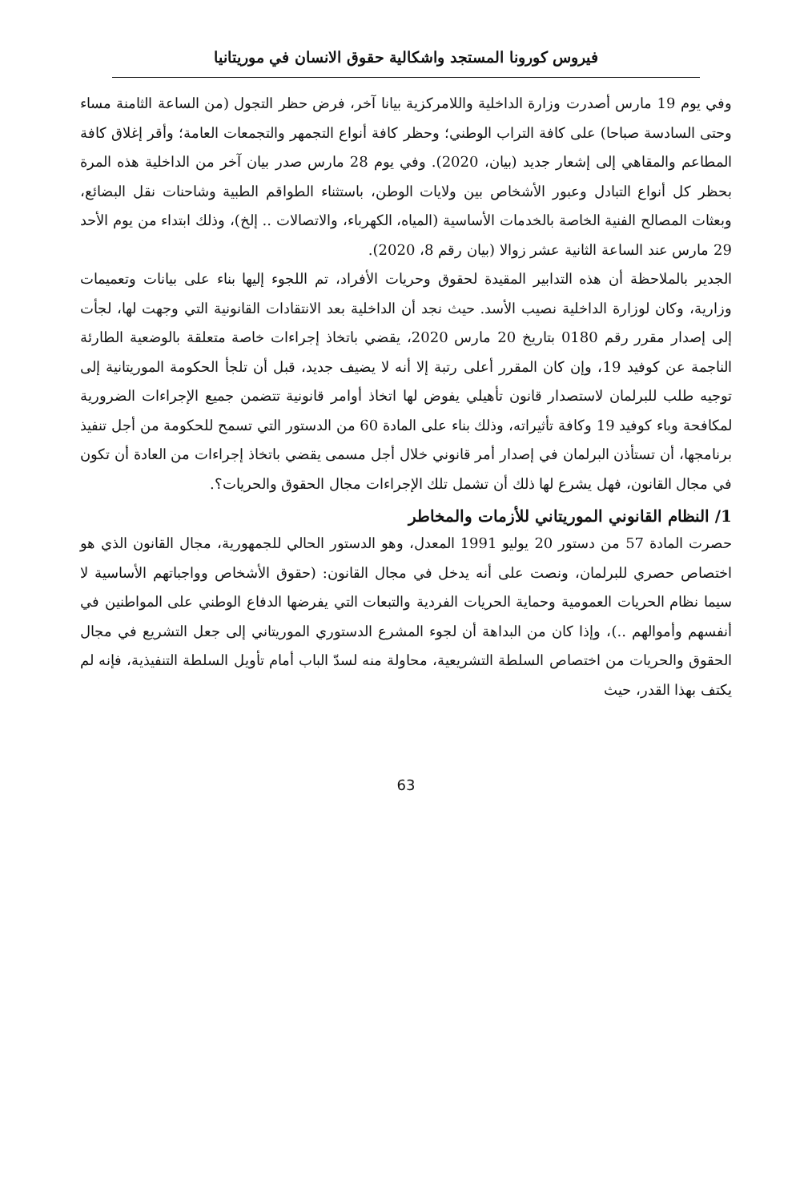فيروس كورونا المستجد واشكالية حقوق الانسان في موريتانيا
وفي يوم 19 مارس أصدرت وزارة الداخلية واللامركزية بيانا آخر، فرض حظر التجول (من الساعة الثامنة مساء وحتى السادسة صباحا) على كافة التراب الوطني؛ وحظر كافة أنواع التجمهر والتجمعات العامة؛ وأقر إغلاق كافة المطاعم والمقاهي إلى إشعار جديد (بيان، 2020). وفي يوم 28 مارس صدر بيان آخر من الداخلية هذه المرة بحظر كل أنواع التبادل وعبور الأشخاص بين ولايات الوطن، باستثناء الطواقم الطبية وشاحنات نقل البضائع، وبعثات المصالح الفنية الخاصة بالخدمات الأساسية (المياه، الكهرباء، والاتصالات .. إلخ)، وذلك ابتداء من يوم الأحد 29 مارس عند الساعة الثانية عشر زوالا (بيان رقم 8، 2020).
الجدير بالملاحظة أن هذه التدابير المقيدة لحقوق وحريات الأفراد، تم اللجوء إليها بناء على بيانات وتعميمات وزارية، وكان لوزارة الداخلية نصيب الأسد. حيث نجد أن الداخلية بعد الانتقادات القانونية التي وجهت لها، لجأت إلى إصدار مقرر رقم 0180 بتاريخ 20 مارس 2020، يقضي باتخاذ إجراءات خاصة متعلقة بالوضعية الطارئة الناجمة عن كوفيد 19، وإن كان المقرر أعلى رتبة إلا أنه لا يضيف جديد، قبل أن تلجأ الحكومة الموريتانية إلى توجيه طلب للبرلمان لاستصدار قانون تأهيلي يفوض لها اتخاذ أوامر قانونية تتضمن جميع الإجراءات الضرورية لمكافحة وباء كوفيد 19 وكافة تأثيراته، وذلك بناء على المادة 60 من الدستور التي تسمح للحكومة من أجل تنفيذ برنامجها، أن تستأذن البرلمان في إصدار أمر قانوني خلال أجل مسمى يقضي باتخاذ إجراءات من العادة أن تكون في مجال القانون، فهل يشرع لها ذلك أن تشمل تلك الإجراءات مجال الحقوق والحريات؟.
1/ النظام القانوني الموريتاني للأزمات والمخاطر
حصرت المادة 57 من دستور 20 يوليو 1991 المعدل، وهو الدستور الحالي للجمهورية، مجال القانون الذي هو اختصاص حصري للبرلمان، ونصت على أنه يدخل في مجال القانون: (حقوق الأشخاص وواجباتهم الأساسية لا سيما نظام الحريات العمومية وحماية الحريات الفردية والتبعات التي يفرضها الدفاع الوطني على المواطنين في أنفسهم وأموالهم ..)، وإذا كان من البداهة أن لجوء المشرع الدستوري الموريتاني إلى جعل التشريع في مجال الحقوق والحريات من اختصاص السلطة التشريعية، محاولة منه لسدّ الباب أمام تأويل السلطة التنفيذية، فإنه لم يكتف بهذا القدر، حيث
63